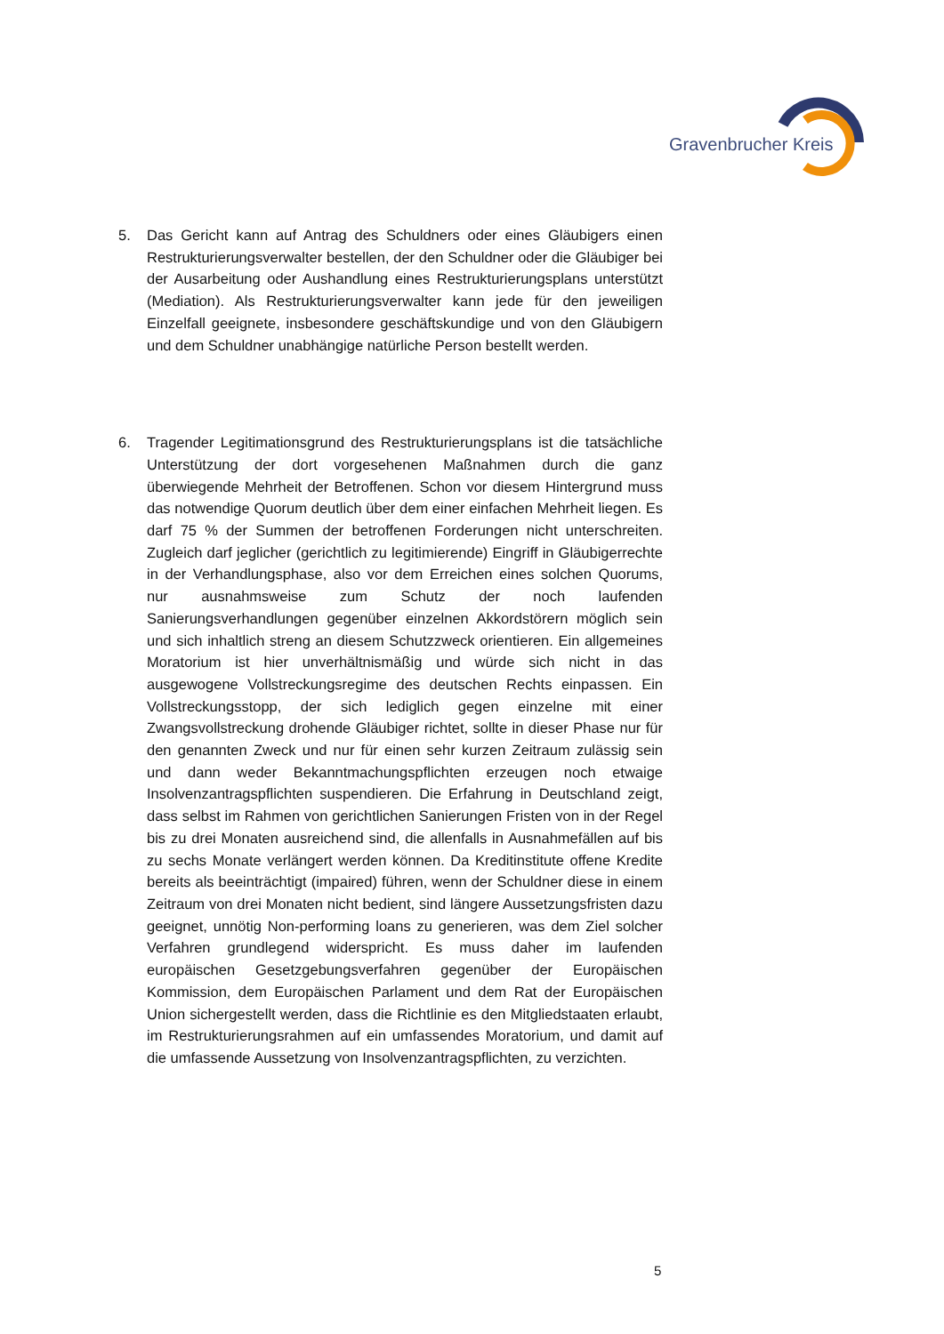Gravenbrucher Kreis
5. Das Gericht kann auf Antrag des Schuldners oder eines Gläubigers einen Restrukturierungsverwalter bestellen, der den Schuldner oder die Gläubiger bei der Ausarbeitung oder Aushandlung eines Restrukturierungsplans unterstützt (Mediation). Als Restrukturierungsverwalter kann jede für den jeweiligen Einzelfall geeignete, insbesondere geschäftskundige und von den Gläubigern und dem Schuldner unabhängige natürliche Person bestellt werden.
6. Tragender Legitimationsgrund des Restrukturierungsplans ist die tatsächliche Unterstützung der dort vorgesehenen Maßnahmen durch die ganz überwiegende Mehrheit der Betroffenen. Schon vor diesem Hintergrund muss das notwendige Quorum deutlich über dem einer einfachen Mehrheit liegen. Es darf 75 % der Summen der betroffenen Forderungen nicht unterschreiten. Zugleich darf jeglicher (gerichtlich zu legitimierende) Eingriff in Gläubigerrechte in der Verhandlungsphase, also vor dem Erreichen eines solchen Quorums, nur ausnahmsweise zum Schutz der noch laufenden Sanierungsverhandlungen gegenüber einzelnen Akkordstörern möglich sein und sich inhaltlich streng an diesem Schutzzweck orientieren. Ein allgemeines Moratorium ist hier unverhältnismäßig und würde sich nicht in das ausgewogene Vollstreckungsregime des deutschen Rechts einpassen. Ein Vollstreckungsstopp, der sich lediglich gegen einzelne mit einer Zwangsvollstreckung drohende Gläubiger richtet, sollte in dieser Phase nur für den genannten Zweck und nur für einen sehr kurzen Zeitraum zulässig sein und dann weder Bekanntmachungspflichten erzeugen noch etwaige Insolvenzantragspflichten suspendieren. Die Erfahrung in Deutschland zeigt, dass selbst im Rahmen von gerichtlichen Sanierungen Fristen von in der Regel bis zu drei Monaten ausreichend sind, die allenfalls in Ausnahmefällen auf bis zu sechs Monate verlängert werden können. Da Kreditinstitute offene Kredite bereits als beeinträchtigt (impaired) führen, wenn der Schuldner diese in einem Zeitraum von drei Monaten nicht bedient, sind längere Aussetzungsfristen dazu geeignet, unnötig Non-performing loans zu generieren, was dem Ziel solcher Verfahren grundlegend widerspricht. Es muss daher im laufenden europäischen Gesetzgebungsverfahren gegenüber der Europäischen Kommission, dem Europäischen Parlament und dem Rat der Europäischen Union sichergestellt werden, dass die Richtlinie es den Mitgliedstaaten erlaubt, im Restrukturierungsrahmen auf ein umfassendes Moratorium, und damit auf die umfassende Aussetzung von Insolvenzantragspflichten, zu verzichten.
5